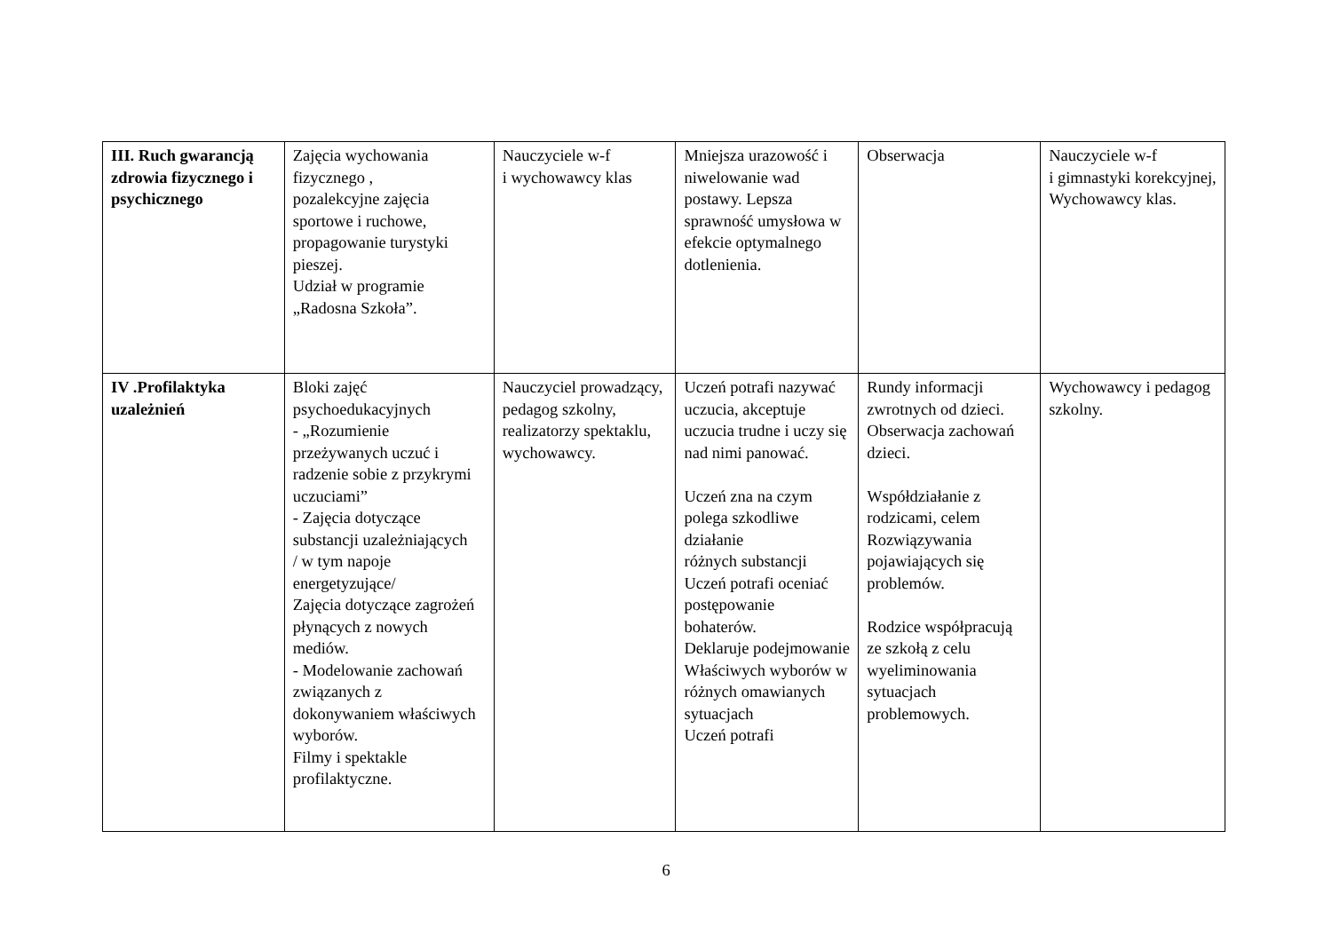| III. Ruch gwarancją zdrowia fizycznego i psychicznego | Zajęcia wychowania fizycznego , pozalekcyjne zajęcia sportowe i ruchowe, propagowanie turystyki pieszej. Udział w programie „Radosna Szkoła”. | Nauczyciele w-f i wychowawcy klas | Mniejsza urazowość i niwelowanie wad postawy. Lepsza sprawność umysłowa w efekcie optymalnego dotlenienia. | Obserwacja | Nauczyciele w-f i gimnastyki korekcyjnej, Wychowawcy klas. |
| IV .Profilaktyka uzależnień | Bloki zajęć psychoedukacyjnych - „Rozumienie przeżywanych uczuć i radzenie sobie z przykrymi uczuciami” - Zajęcia dotyczące substancji uzależniających / w tym napoje energetyzujące/ Zajęcia dotyczące zagrożeń płynących z nowych mediów. - Modelowanie zachowań związanych z dokonywaniem właściwych wyborów. Filmy i spektakle profilaktyczne. | Nauczyciel prowadzący, pedagog szkolny, realizatorzy spektaklu, wychowawcy. | Uczeń potrafi nazywać uczucia, akceptuje uczucia trudne i uczy się nad nimi panować. Uczeń zna na czym polega szkodliwe działanie różnych substancji Uczeń potrafi oceniać postępowanie bohaterów. Deklaruje podejmowanie Właściwych wyborów w różnych omawianych sytuacjach Uczeń potrafi | Rundy informacji zwrotnych od dzieci. Obserwacja zachowań dzieci. Współdziałanie z rodzicami, celem Rozwiązywania pojawiających się problemów. Rodzice współpracują ze szkołą z celu wyeliminowania sytuacjach problemowych. | Wychowawcy i pedagog szkolny. |
6